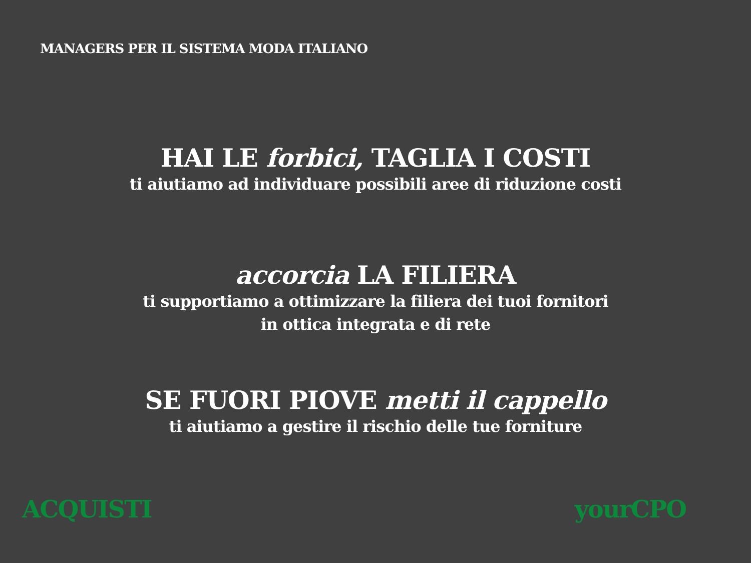MANAGERS PER IL SISTEMA MODA ITALIANO
HAI LE forbici, TAGLIA I COSTI
ti aiutiamo ad individuare possibili aree di riduzione costi
accorcia LA FILIERA
ti supportiamo a ottimizzare la filiera dei tuoi fornitori
in ottica integrata e di rete
SE FUORI PIOVE metti il cappello
ti aiutiamo a gestire il rischio delle tue forniture
ACQUISTI yourCPO